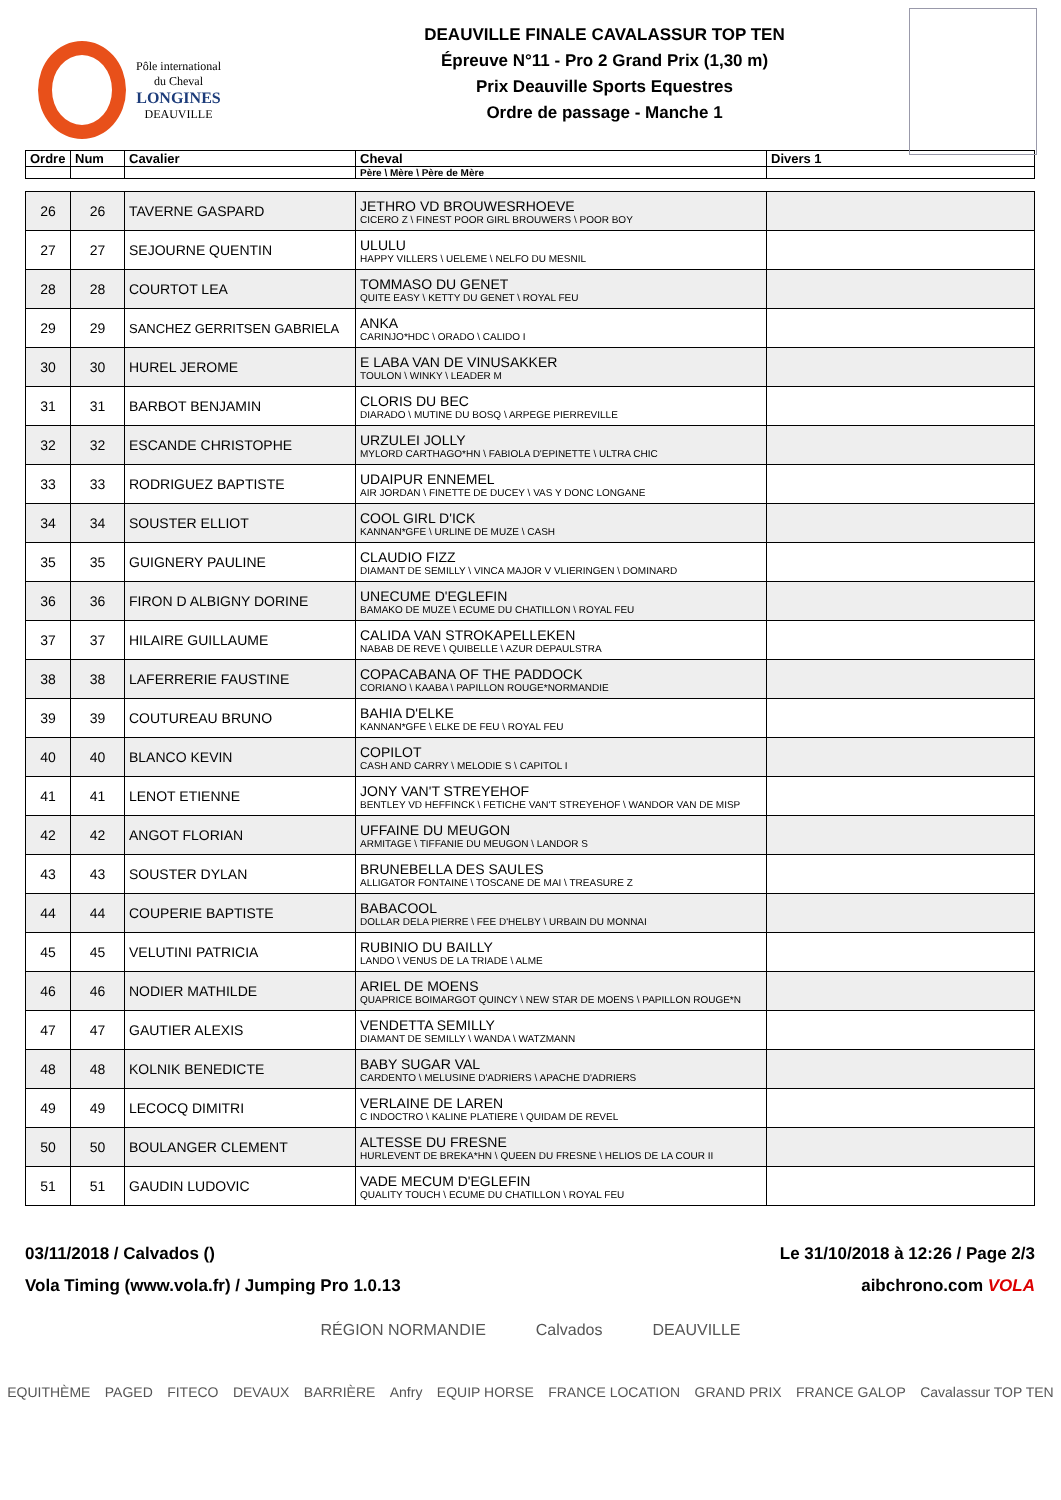Pôle international
du Cheval
LONGINES
DEAUVILLE
DEAUVILLE FINALE CAVALASSUR TOP TEN
Épreuve N°11 - Pro 2 Grand Prix (1,30 m)
Prix Deauville Sports Equestres
Ordre de passage - Manche 1
| Ordre | Num | Cavalier | Cheval | Divers 1 |
| --- | --- | --- | --- | --- |
| | | | Père \ Mère \ Père de Mère | |
| 26 | 26 | TAVERNE GASPARD | JETHRO VD BROUWESRHOEVE CICERO Z \ FINEST POOR GIRL BROUWERS \ POOR BOY | |
| 27 | 27 | SEJOURNE QUENTIN | ULULU HAPPY VILLERS \ UELEME \ NELFO DU MESNIL | |
| 28 | 28 | COURTOT LEA | TOMMASO DU GENET QUITE EASY \ KETTY DU GENET \ ROYAL FEU | |
| 29 | 29 | SANCHEZ GERRITSEN GABRIELA | ANKA CARINJO*HDC \ ORADO \ CALIDO I | |
| 30 | 30 | HUREL JEROME | E LABA VAN DE VINUSAKKER TOULON \ WINKY \ LEADER M | |
| 31 | 31 | BARBOT BENJAMIN | CLORIS DU BEC DIARADO \ MUTINE DU BOSQ \ ARPEGE PIERREVILLE | |
| 32 | 32 | ESCANDE CHRISTOPHE | URZULEI JOLLY MYLORD CARTHAGO*HN \ FABIOLA D'EPINETTE \ ULTRA CHIC | |
| 33 | 33 | RODRIGUEZ BAPTISTE | UDAIPUR ENNEMEL AIR JORDAN \ FINETTE DE DUCEY \ VAS Y DONC LONGANE | |
| 34 | 34 | SOUSTER ELLIOT | COOL GIRL D'ICK KANNAN*GFE \ URLINE DE MUZE \ CASH | |
| 35 | 35 | GUIGNERY PAULINE | CLAUDIO FIZZ DIAMANT DE SEMILLY \ VINCA MAJOR V VLIERINGEN \ DOMINARD | |
| 36 | 36 | FIRON D ALBIGNY DORINE | UNECUME D'EGLEFIN BAMAKO DE MUZE \ ECUME DU CHATILLON \ ROYAL FEU | |
| 37 | 37 | HILAIRE GUILLAUME | CALIDA VAN STROKAPELLEKEN NABAB DE REVE \ QUIBELLE \ AZUR DEPAULSTRA | |
| 38 | 38 | LAFERRERIE FAUSTINE | COPACABANA OF THE PADDOCK CORIANO \ KAABA \ PAPILLON ROUGE*NORMANDIE | |
| 39 | 39 | COUTUREAU BRUNO | BAHIA D'ELKE KANNAN*GFE \ ELKE DE FEU \ ROYAL FEU | |
| 40 | 40 | BLANCO KEVIN | COPILOT CASH AND CARRY \ MELODIE S \ CAPITOL I | |
| 41 | 41 | LENOT ETIENNE | JONY VAN'T STREYEHOF BENTLEY VD HEFFINCK \ FETICHE VAN'T STREYEHOF \ WANDOR VAN DE MISP | |
| 42 | 42 | ANGOT FLORIAN | UFFAINE DU MEUGON ARMITAGE \ TIFFANIE DU MEUGON \ LANDOR S | |
| 43 | 43 | SOUSTER DYLAN | BRUNEBELLA DES SAULES ALLIGATOR FONTAINE \ TOSCANE DE MAI \ TREASURE Z | |
| 44 | 44 | COUPERIE BAPTISTE | BABACOOL DOLLAR DELA PIERRE \ FEE D'HELBY \ URBAIN DU MONNAI | |
| 45 | 45 | VELUTINI PATRICIA | RUBINIO DU BAILLY LANDO \ VENUS DE LA TRIADE \ ALME | |
| 46 | 46 | NODIER MATHILDE | ARIEL DE MOENS QUAPRICE BOIMARGOT QUINCY \ NEW STAR DE MOENS \ PAPILLON ROUGE*N | |
| 47 | 47 | GAUTIER ALEXIS | VENDETTA SEMILLY DIAMANT DE SEMILLY \ WANDA \ WATZMANN | |
| 48 | 48 | KOLNIK BENEDICTE | BABY SUGAR VAL CARDENTO \ MELUSINE D'ADRIERS \ APACHE D'ADRIERS | |
| 49 | 49 | LECOCQ DIMITRI | VERLAINE DE LAREN C INDOCTRO \ KALINE PLATIERE \ QUIDAM DE REVEL | |
| 50 | 50 | BOULANGER CLEMENT | ALTESSE DU FRESNE HURLEVENT DE BREKA*HN \ QUEEN DU FRESNE \ HELIOS DE LA COUR II | |
| 51 | 51 | GAUDIN LUDOVIC | VADE MECUM D'EGLEFIN QUALITY TOUCH \ ECUME DU CHATILLON \ ROYAL FEU | |
03/11/2018 / Calvados () Le 31/10/2018 à 12:26 / Page 2/3
Vola Timing (www.vola.fr) / Jumping Pro 1.0.13 aibchrono.com VOLA
RÉGION NORMANDIE Calvados DEAUVILLE
EQUITHÈME PAGED FITECO DEVAUX BARRIÈRE Anfry EQUIP HORSE FRANCE LOCATION GRAND PRIX FRANCE GALOP Cavalassur TOP TEN